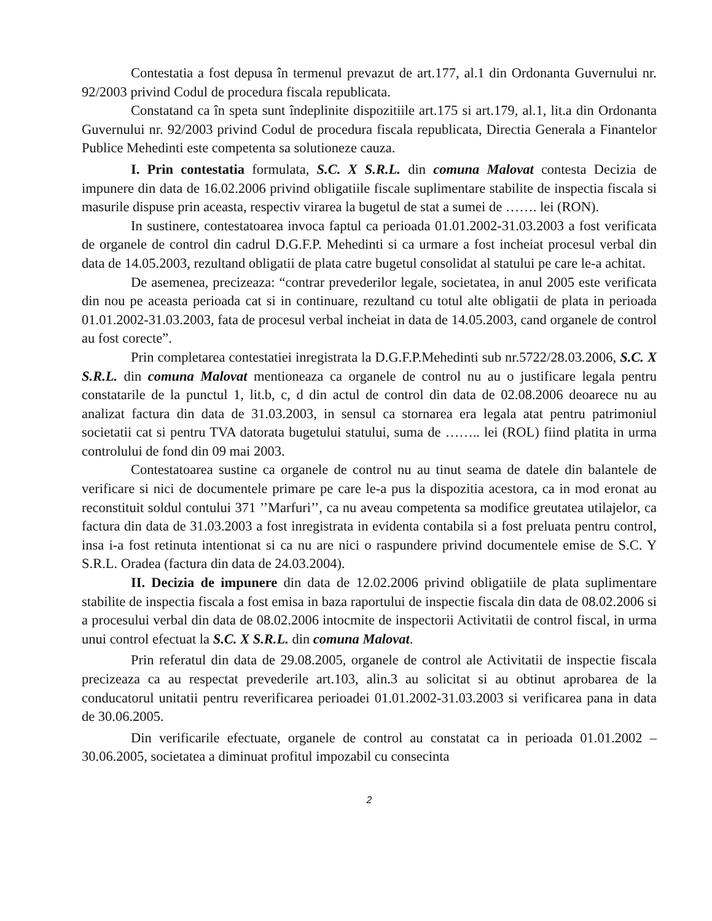Contestatia a fost depusa în termenul prevazut de art.177, al.1 din Ordonanta Guvernului nr. 92/2003 privind Codul de procedura fiscala republicata.
Constatand ca în speta sunt îndeplinite dispozitiile art.175 si art.179, al.1, lit.a din Ordonanta Guvernului nr. 92/2003 privind Codul de procedura fiscala republicata, Directia Generala a Finantelor Publice Mehedinti este competenta sa solutioneze cauza.
I. Prin contestatia formulata, S.C. X S.R.L. din comuna Malovat contesta Decizia de impunere din data de 16.02.2006 privind obligatiile fiscale suplimentare stabilite de inspectia fiscala si masurile dispuse prin aceasta, respectiv virarea la bugetul de stat a sumei de ……. lei (RON).
In sustinere, contestatoarea invoca faptul ca perioada 01.01.2002-31.03.2003 a fost verificata de organele de control din cadrul D.G.F.P. Mehedinti si ca urmare a fost incheiat procesul verbal din data de 14.05.2003, rezultand obligatii de plata catre bugetul consolidat al statului pe care le-a achitat.
De asemenea, precizeaza: “contrar prevederilor legale, societatea, in anul 2005 este verificata din nou pe aceasta perioada cat si in continuare, rezultand cu totul alte obligatii de plata in perioada 01.01.2002-31.03.2003, fata de procesul verbal incheiat in data de 14.05.2003, cand organele de control au fost corecte”.
Prin completarea contestatiei inregistrata la D.G.F.P.Mehedinti sub nr.5722/28.03.2006, S.C. X S.R.L. din comuna Malovat mentioneaza ca organele de control nu au o justificare legala pentru constatarile de la punctul 1, lit.b, c, d din actul de control din data de 02.08.2006 deoarece nu au analizat factura din data de 31.03.2003, in sensul ca stornarea era legala atat pentru patrimoniul societatii cat si pentru TVA datorata bugetului statului, suma de …….. lei (ROL) fiind platita in urma controlului de fond din 09 mai 2003.
Contestatoarea sustine ca organele de control nu au tinut seama de datele din balantele de verificare si nici de documentele primare pe care le-a pus la dispozitia acestora, ca in mod eronat au reconstituit soldul contului 371 ’’Marfuri’’, ca nu aveau competenta sa modifice greutatea utilajelor, ca factura din data de 31.03.2003 a fost inregistrata in evidenta contabila si a fost preluata pentru control, insa i-a fost retinuta intentionat si ca nu are nici o raspundere privind documentele emise de S.C. Y S.R.L. Oradea (factura din data de 24.03.2004).
II. Decizia de impunere din data de 12.02.2006 privind obligatiile de plata suplimentare stabilite de inspectia fiscala a fost emisa in baza raportului de inspectie fiscala din data de 08.02.2006 si a procesului verbal din data de 08.02.2006 intocmite de inspectorii Activitatii de control fiscal, in urma unui control efectuat la S.C. X S.R.L. din comuna Malovat.
Prin referatul din data de 29.08.2005, organele de control ale Activitatii de inspectie fiscala precizeaza ca au respectat prevederile art.103, alin.3 au solicitat si au obtinut aprobarea de la conducatorul unitatii pentru reverificarea perioadei 01.01.2002-31.03.2003 si verificarea pana in data de 30.06.2005.
Din verificarile efectuate, organele de control au constatat ca in perioada 01.01.2002 – 30.06.2005, societatea a diminuat profitul impozabil cu consecinta
2